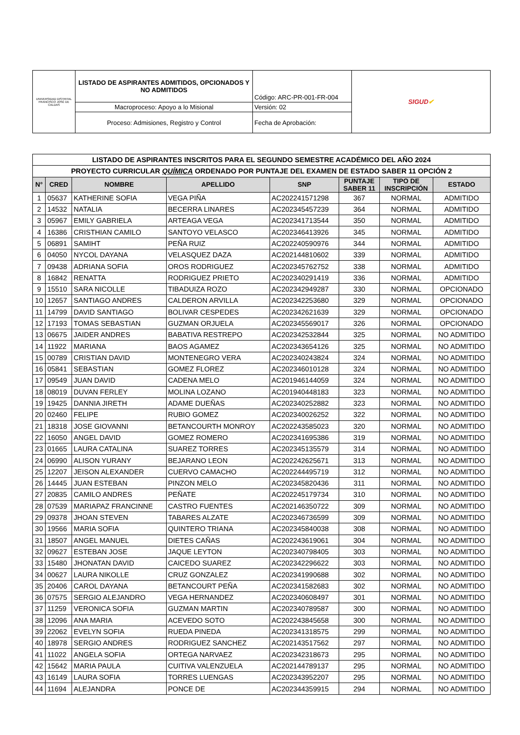| UNIVERSIDAD DISTRITAL FRANCISCO JOSÉ DE CALDAS | LISTADO DE ASPIRANTES ADMITIDOS, OPCIONADOS Y NO ADMITIDOS | Código: ARC-PR-001-FR-004 | SIGUD ✔ |
| | Macroproceso: Apoyo a lo Misional | Versión: 02 | |
| | Proceso: Admisiones, Registro y Control | Fecha de Aprobación: | |
| LISTADO DE ASPIRANTES INSCRITOS PARA EL SEGUNDO SEMESTRE ACADÉMICO DEL AÑO 2024 | | | | | | | |
| PROYECTO CURRICULAR QUÍMICA ORDENADO POR PUNTAJE DEL EXAMEN DE ESTADO SABER 11 OPCIÓN 2 | | | | | | | |
| N° | CRED | NOMBRE | APELLIDO | SNP | PUNTAJE SABER 11 | TIPO DE INSCRIPCIÓN | ESTADO |
| 1 | 05637 | KATHERINE SOFIA | VEGA PIÑA | AC202241571298 | 367 | NORMAL | ADMITIDO |
| 2 | 14532 | NATALIA | BECERRA LINARES | AC202345457239 | 364 | NORMAL | ADMITIDO |
| 3 | 05967 | EMILY GABRIELA | ARTEAGA VEGA | AC202341713544 | 350 | NORMAL | ADMITIDO |
| 4 | 16386 | CRISTHIAN CAMILO | SANTOYO VELASCO | AC202346413926 | 345 | NORMAL | ADMITIDO |
| 5 | 06891 | SAMIHT | PEÑA RUIZ | AC202240590976 | 344 | NORMAL | ADMITIDO |
| 6 | 04050 | NYCOL DAYANA | VELASQUEZ DAZA | AC202144810602 | 339 | NORMAL | ADMITIDO |
| 7 | 09438 | ADRIANA SOFIA | OROS RODRIGUEZ | AC202345762752 | 338 | NORMAL | ADMITIDO |
| 8 | 16842 | RENATTA | RODRIGUEZ PRIETO | AC202340291419 | 336 | NORMAL | ADMITIDO |
| 9 | 15510 | SARA NICOLLE | TIBADUIZA ROZO | AC202342949287 | 330 | NORMAL | OPCIONADO |
| 10 | 12657 | SANTIAGO ANDRES | CALDERON ARVILLA | AC202342253680 | 329 | NORMAL | OPCIONADO |
| 11 | 14799 | DAVID SANTIAGO | BOLIVAR CESPEDES | AC202342621639 | 329 | NORMAL | OPCIONADO |
| 12 | 17193 | TOMAS SEBASTIAN | GUZMAN ORJUELA | AC202345569017 | 326 | NORMAL | OPCIONADO |
| 13 | 06675 | JAIDER ANDRES | BABATIVA RESTREPO | AC202342532844 | 325 | NORMAL | NO ADMITIDO |
| 14 | 11922 | MARIANA | BAOS AGAMEZ | AC202343654126 | 325 | NORMAL | NO ADMITIDO |
| 15 | 00789 | CRISTIAN DAVID | MONTENEGRO VERA | AC202340243824 | 324 | NORMAL | NO ADMITIDO |
| 16 | 05841 | SEBASTIAN | GOMEZ FLOREZ | AC202346010128 | 324 | NORMAL | NO ADMITIDO |
| 17 | 09549 | JUAN DAVID | CADENA MELO | AC201946144059 | 324 | NORMAL | NO ADMITIDO |
| 18 | 08019 | DUVAN FERLEY | MOLINA LOZANO | AC201940448183 | 323 | NORMAL | NO ADMITIDO |
| 19 | 19425 | DANNIA JIRETH | ADAME DUEÑAS | AC202340252882 | 323 | NORMAL | NO ADMITIDO |
| 20 | 02460 | FELIPE | RUBIO GOMEZ | AC202340026252 | 322 | NORMAL | NO ADMITIDO |
| 21 | 18318 | JOSE GIOVANNI | BETANCOURTH MONROY | AC202243585023 | 320 | NORMAL | NO ADMITIDO |
| 22 | 16050 | ANGEL DAVID | GOMEZ ROMERO | AC202341695386 | 319 | NORMAL | NO ADMITIDO |
| 23 | 01665 | LAURA CATALINA | SUAREZ TORRES | AC202345135579 | 314 | NORMAL | NO ADMITIDO |
| 24 | 06990 | ALISON YURANY | BEJARANO LEON | AC202242625671 | 313 | NORMAL | NO ADMITIDO |
| 25 | 12207 | JEISON ALEXANDER | CUERVO CAMACHO | AC202244495719 | 312 | NORMAL | NO ADMITIDO |
| 26 | 14445 | JUAN ESTEBAN | PINZON MELO | AC202345820436 | 311 | NORMAL | NO ADMITIDO |
| 27 | 20835 | CAMILO ANDRES | PEÑATE | AC202245179734 | 310 | NORMAL | NO ADMITIDO |
| 28 | 07539 | MARIAPAZ FRANCINNE | CASTRO FUENTES | AC202146350722 | 309 | NORMAL | NO ADMITIDO |
| 29 | 09378 | JHOAN STEVEN | TABARES ALZATE | AC202346736599 | 309 | NORMAL | NO ADMITIDO |
| 30 | 19566 | MARIA SOFIA | QUINTERO TRIANA | AC202345840038 | 308 | NORMAL | NO ADMITIDO |
| 31 | 18507 | ANGEL MANUEL | DIETES CAÑAS | AC202243619061 | 304 | NORMAL | NO ADMITIDO |
| 32 | 09627 | ESTEBAN JOSE | JAQUE LEYTON | AC202340798405 | 303 | NORMAL | NO ADMITIDO |
| 33 | 15480 | JHONATAN DAVID | CAICEDO SUAREZ | AC202342296622 | 303 | NORMAL | NO ADMITIDO |
| 34 | 00627 | LAURA NIKOLLE | CRUZ GONZALEZ | AC202341990688 | 302 | NORMAL | NO ADMITIDO |
| 35 | 20406 | CAROL DAYANA | BETANCOURT PEÑA | AC202341582683 | 302 | NORMAL | NO ADMITIDO |
| 36 | 07575 | SERGIO ALEJANDRO | VEGA HERNANDEZ | AC202340608497 | 301 | NORMAL | NO ADMITIDO |
| 37 | 11259 | VERONICA SOFIA | GUZMAN MARTIN | AC202340789587 | 300 | NORMAL | NO ADMITIDO |
| 38 | 12096 | ANA MARIA | ACEVEDO SOTO | AC202243845658 | 300 | NORMAL | NO ADMITIDO |
| 39 | 22062 | EVELYN SOFIA | RUEDA PINEDA | AC202341318575 | 299 | NORMAL | NO ADMITIDO |
| 40 | 18978 | SERGIO ANDRES | RODRIGUEZ SANCHEZ | AC202143517562 | 297 | NORMAL | NO ADMITIDO |
| 41 | 11022 | ANGELA SOFIA | ORTEGA NARVAEZ | AC202342318673 | 295 | NORMAL | NO ADMITIDO |
| 42 | 15642 | MARIA PAULA | CUITIVA VALENZUELA | AC202144789137 | 295 | NORMAL | NO ADMITIDO |
| 43 | 16149 | LAURA SOFIA | TORRES LUENGAS | AC202343952207 | 295 | NORMAL | NO ADMITIDO |
| 44 | 11694 | ALEJANDRA | PONCE DE | AC202344359915 | 294 | NORMAL | NO ADMITIDO |